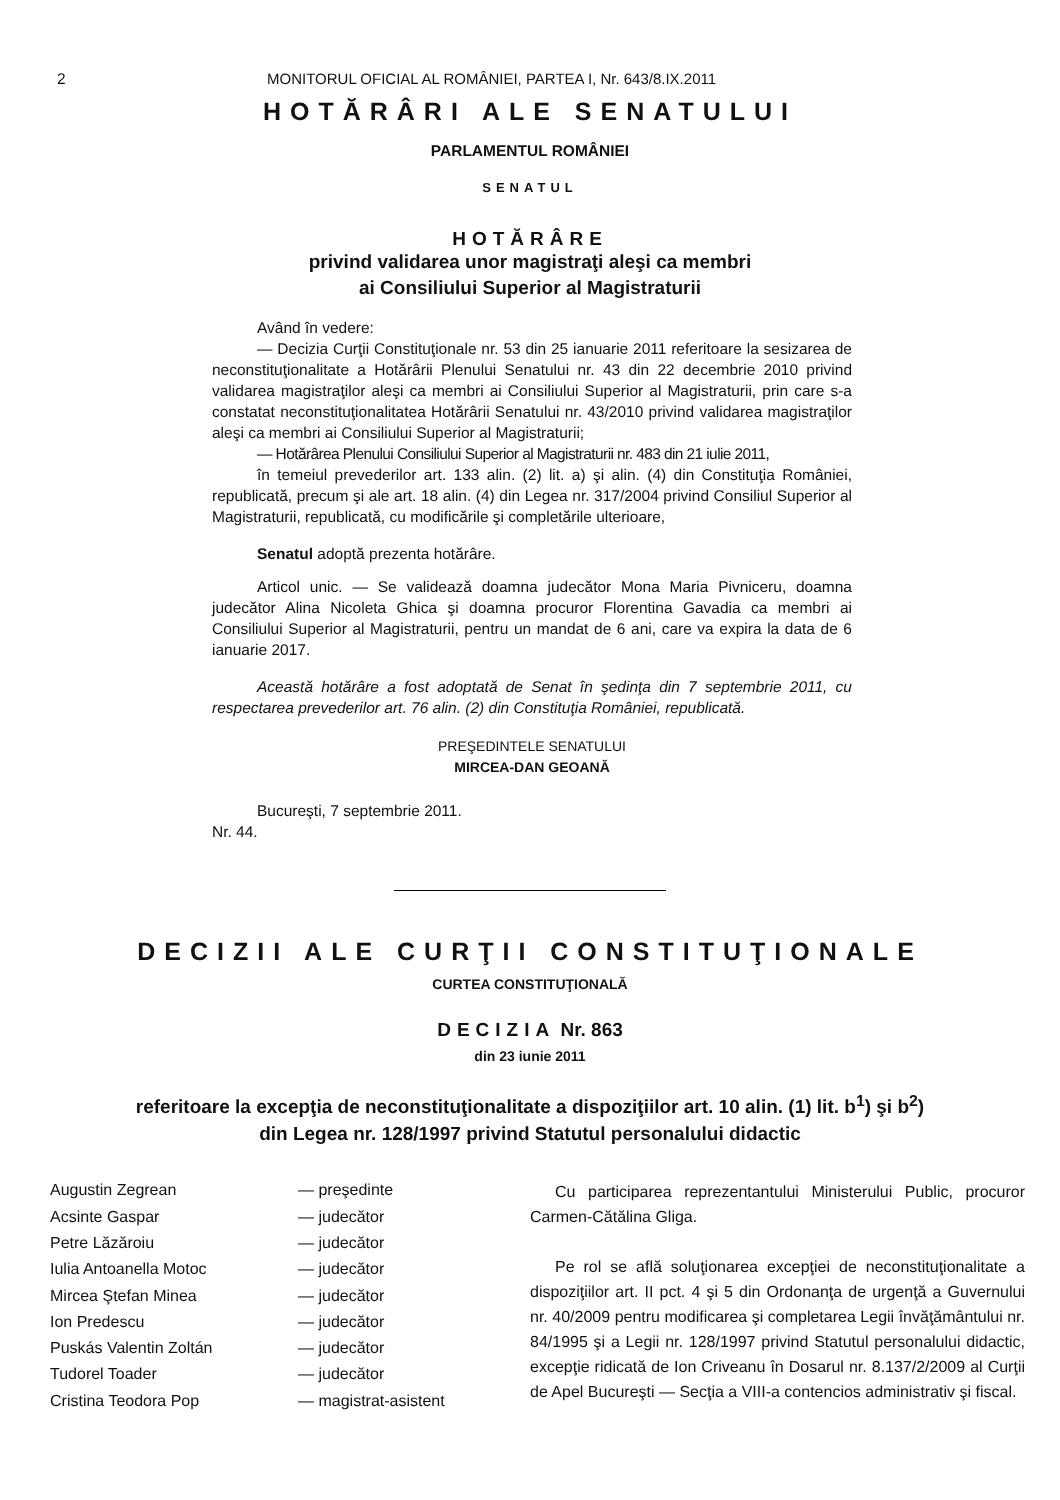2 MONITORUL OFICIAL AL ROMÂNIEI, PARTEA I, Nr. 643/8.IX.2011
HOTĂRÂRI ALE SENATULUI
PARLAMENTUL ROMÂNIEI
SENATUL
HOTĂRÂRE
privind validarea unor magistraţi aleşi ca membri
ai Consiliului Superior al Magistraturii
Având în vedere:
— Decizia Curţii Constituţionale nr. 53 din 25 ianuarie 2011 referitoare la sesizarea de neconstituţionalitate a Hotărârii Plenului Senatului nr. 43 din 22 decembrie 2010 privind validarea magistraţilor aleşi ca membri ai Consiliului Superior al Magistraturii, prin care s-a constatat neconstituţionalitatea Hotărârii Senatului nr. 43/2010 privind validarea magistraţilor aleşi ca membri ai Consiliului Superior al Magistraturii;
— Hotărârea Plenului Consiliului Superior al Magistraturii nr. 483 din 21 iulie 2011,
în temeiul prevederilor art. 133 alin. (2) lit. a) şi alin. (4) din Constituţia României, republicată, precum şi ale art. 18 alin. (4) din Legea nr. 317/2004 privind Consiliul Superior al Magistraturii, republicată, cu modificările şi completările ulterioare,
Senatul adoptă prezenta hotărâre.
Articol unic. — Se validează doamna judecător Mona Maria Pivniceru, doamna judecător Alina Nicoleta Ghica şi doamna procuror Florentina Gavadia ca membri ai Consiliului Superior al Magistraturii, pentru un mandat de 6 ani, care va expira la data de 6 ianuarie 2017.
Această hotărâre a fost adoptată de Senat în şedinţa din 7 septembrie 2011, cu respectarea prevederilor art. 76 alin. (2) din Constituţia României, republicată.
PREŞEDINTELE SENATULUI
MIRCEA-DAN GEOANĂ
Bucureşti, 7 septembrie 2011.
Nr. 44.
DECIZII ALE CURŢII CONSTITUŢIONALE
CURTEA CONSTITUŢIONALĂ
DECIZIA Nr. 863
din 23 iunie 2011
referitoare la excepţia de neconstituţionalitate a dispoziţiilor art. 10 alin. (1) lit. b<sup>1</sup>) şi b<sup>2</sup>)
din Legea nr. 128/1997 privind Statutul personalului didactic
Augustin Zegrean — preşedinte
Acsinte Gaspar — judecător
Petre Lăzăroiu — judecător
Iulia Antoanella Motoc — judecător
Mircea Ştefan Minea — judecător
Ion Predescu — judecător
Puskás Valentin Zoltán — judecător
Tudorel Toader — judecător
Cristina Teodora Pop — magistrat-asistent
Cu participarea reprezentantului Ministerului Public, procuror Carmen-Cătălina Gliga.
Pe rol se află soluţionarea excepţiei de neconstituţionalitate a dispoziţiilor art. II pct. 4 şi 5 din Ordonanţa de urgenţă a Guvernului nr. 40/2009 pentru modificarea şi completarea Legii învăţământului nr. 84/1995 şi a Legii nr. 128/1997 privind Statutul personalului didactic, excepţie ridicată de Ion Criveanu în Dosarul nr. 8.137/2/2009 al Curţii de Apel Bucureşti — Secţia a VIII-a contencios administrativ şi fiscal.